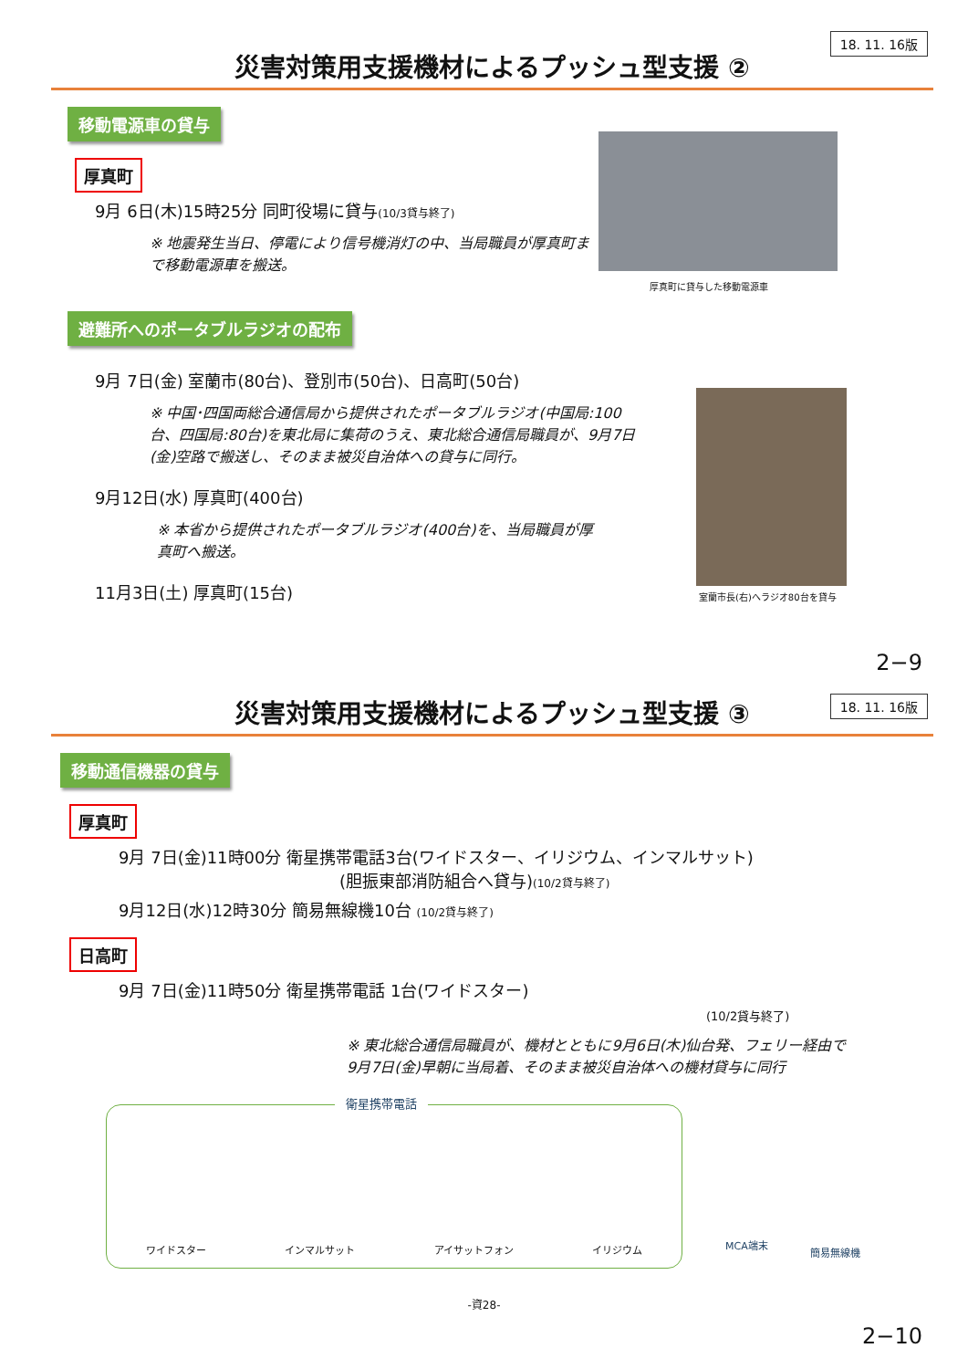18. 11. 16版
災害対策用支援機材によるプッシュ型支援 ②
移動電源車の貸与
厚真町
9月 6日(木)15時25分 同町役場に貸与(10/3貸与終了)
※ 地震発生当日、停電により信号機消灯の中、当局職員が厚真町まで移動電源車を搬送。
厚真町に貸与した移動電源車
避難所へのポータブルラジオの配布
9月 7日(金) 室蘭市(80台)、登別市(50台)、日高町(50台)
※ 中国･四国両総合通信局から提供されたポータブルラジオ(中国局:100台、四国局:80台)を東北局に集荷のうえ、東北総合通信局職員が、9月7日(金)空路で搬送し、そのまま被災自治体への貸与に同行。
9月12日(水) 厚真町(400台)
※ 本省から提供されたポータブルラジオ(400台)を、当局職員が厚真町へ搬送。
11月3日(土) 厚真町(15台)
室蘭市長(右)へラジオ80台を貸与
2−9
18. 11. 16版
災害対策用支援機材によるプッシュ型支援 ③
移動通信機器の貸与
厚真町
9月 7日(金)11時00分 衛星携帯電話3台(ワイドスター、イリジウム、インマルサット)
(胆振東部消防組合へ貸与)(10/2貸与終了)
9月12日(水)12時30分 簡易無線機10台 (10/2貸与終了)
日高町
9月 7日(金)11時50分 衛星携帯電話 1台(ワイドスター)
(10/2貸与終了)
※ 東北総合通信局職員が、機材とともに9月6日(木)仙台発、フェリー経由で9月7日(金)早朝に当局着、そのまま被災自治体への機材貸与に同行
衛星携帯電話
ワイドスター インマルサット アイサットフォン イリジウム
MCA端末
簡易無線機
-資28-
2−10